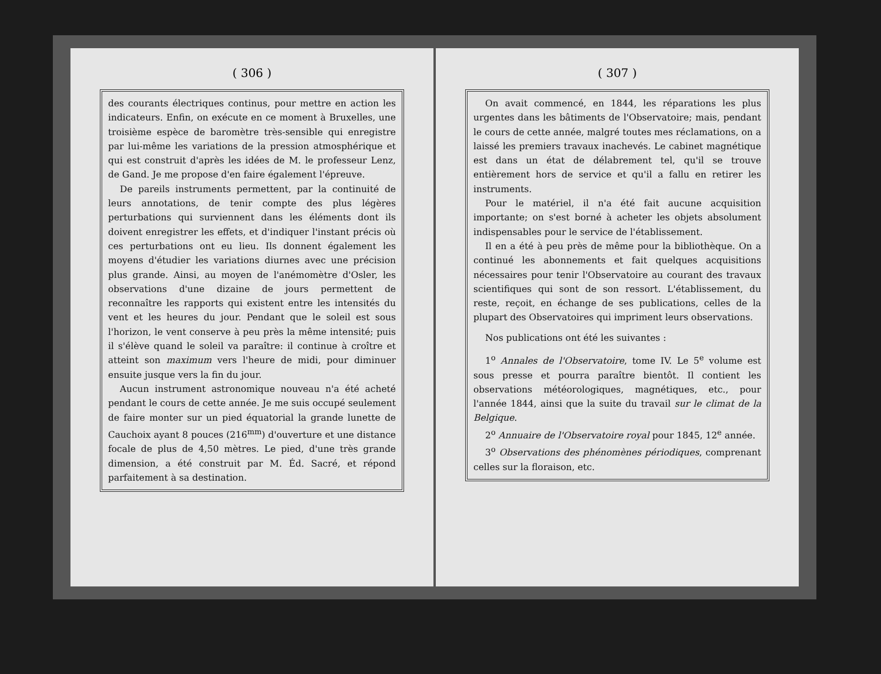( 306 )
des courants électriques continus, pour mettre en action les indicateurs. Enfin, on exécute en ce moment à Bruxelles, une troisième espèce de baromètre très-sensible qui enregistre par lui-même les variations de la pression atmosphérique et qui est construit d'après les idées de M. le professeur Lenz, de Gand. Je me propose d'en faire également l'épreuve.
De pareils instruments permettent, par la continuité de leurs annotations, de tenir compte des plus légères perturbations qui surviennent dans les éléments dont ils doivent enregistrer les effets, et d'indiquer l'instant précis où ces perturbations ont eu lieu. Ils donnent également les moyens d'étudier les variations diurnes avec une précision plus grande. Ainsi, au moyen de l'anémomètre d'Osler, les observations d'une dizaine de jours permettent de reconnaître les rapports qui existent entre les intensités du vent et les heures du jour. Pendant que le soleil est sous l'horizon, le vent conserve à peu près la même intensité; puis il s'élève quand le soleil va paraître: il continue à croître et atteint son maximum vers l'heure de midi, pour diminuer ensuite jusque vers la fin du jour.
Aucun instrument astronomique nouveau n'a été acheté pendant le cours de cette année. Je me suis occupé seulement de faire monter sur un pied équatorial la grande lunette de Cauchoix ayant 8 pouces (216<sup>mm</sup>) d'ouverture et une distance focale de plus de 4,50 mètres. Le pied, d'une très grande dimension, a été construit par M. Éd. Sacré, et répond parfaitement à sa destination.
( 307 )
On avait commencé, en 1844, les réparations les plus urgentes dans les bâtiments de l'Observatoire; mais, pendant le cours de cette année, malgré toutes mes réclamations, on a laissé les premiers travaux inachevés. Le cabinet magnétique est dans un état de délabrement tel, qu'il se trouve entièrement hors de service et qu'il a fallu en retirer les instruments.
Pour le matériel, il n'a été fait aucune acquisition importante; on s'est borné à acheter les objets absolument indispensables pour le service de l'établissement.
Il en a été à peu près de même pour la bibliothèque. On a continué les abonnements et fait quelques acquisitions nécessaires pour tenir l'Observatoire au courant des travaux scientifiques qui sont de son ressort. L'établissement, du reste, reçoit, en échange de ses publications, celles de la plupart des Observatoires qui impriment leurs observations.
Nos publications ont été les suivantes :
1<sup>o</sup> Annales de l'Observatoire, tome IV. Le 5<sup>e</sup> volume est sous presse et pourra paraître bientôt. Il contient les observations météorologiques, magnétiques, etc., pour l'année 1844, ainsi que la suite du travail sur le climat de la Belgique.
2<sup>o</sup> Annuaire de l'Observatoire royal pour 1845, 12<sup>e</sup> année.
3<sup>o</sup> Observations des phénomènes périodiques, comprenant celles sur la floraison, etc.